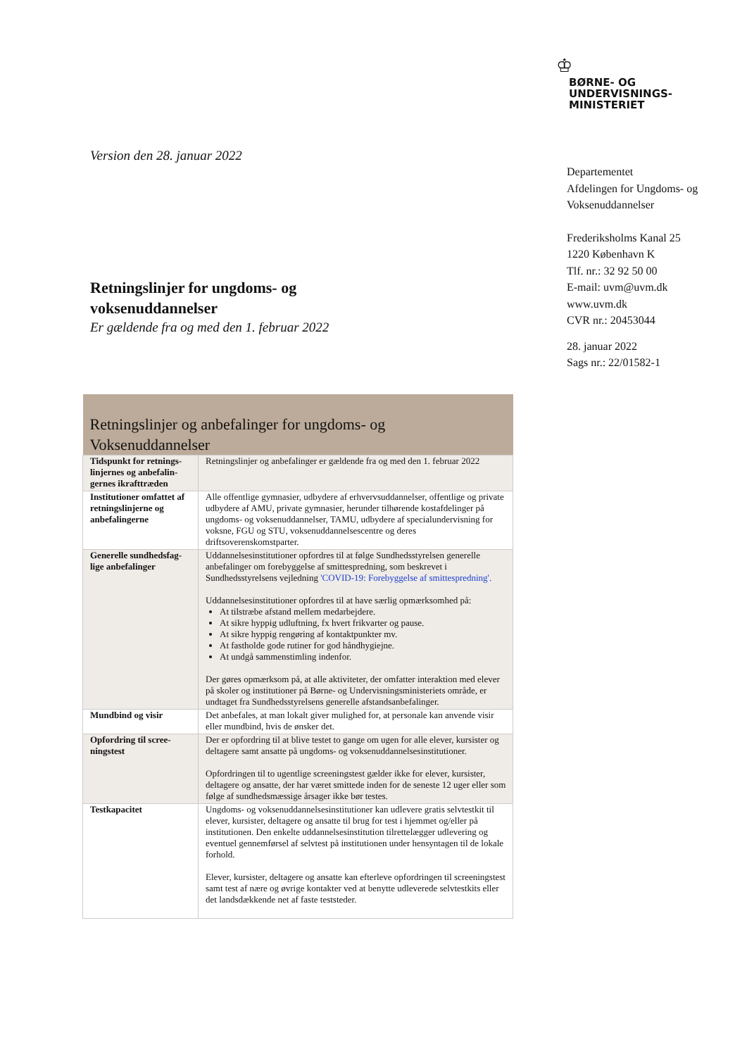♔
BØRNE- OG
UNDERVISNINGS-
MINISTERIET
Departementet
Afdelingen for Ungdoms- og
Voksenuddannelser
Frederiksholms Kanal 25
1220 København K
Tlf. nr.: 32 92 50 00
E-mail: uvm@uvm.dk
www.uvm.dk
CVR nr.: 20453044
28. januar 2022
Sags nr.: 22/01582-1
Version den 28. januar 2022
Retningslinjer for ungdoms- og
voksenuddannelser
Er gældende fra og med den 1. februar 2022
| Retningslinjer og anbefalinger for ungdoms- og Voksenuddannelser | |
| --- | --- |
| Tidspunkt for retnings-linjernes og anbefalin-gernes ikrafttræden | Retningslinjer og anbefalinger er gældende fra og med den 1. februar 2022 |
| Institutioner omfattet af retningslinjerne og anbefalingerne | Alle offentlige gymnasier, udbydere af erhvervsuddannelser, offentlige og private udbydere af AMU, private gymnasier, herunder tilhørende kostafdelinger på ungdoms- og voksenuddannelser, TAMU, udbydere af specialundervisning for voksne, FGU og STU, voksenuddannelsescentre og deres driftsoverenskomstparter. |
| Generelle sundhedsfag-lige anbefalinger | Uddannelsesinstitutioner opfordres til at følge Sundhedsstyrelsen generelle anbefalinger om forebyggelse af smittespredning, som beskrevet i Sundhedsstyrelsens vejledning 'COVID-19: Forebyggelse af smittespredning'. Uddannelsesinstitutioner opfordres til at have særlig opmærksomhed på: At tilstræbe afstand mellem medarbejdere. At sikre hyppig udluftning, fx hvert frikvarter og pause. At sikre hyppig rengøring af kontaktpunkter mv. At fastholde gode rutiner for god håndhygiejne. At undgå sammenstimling indenfor. Der gøres opmærksom på, at alle aktiviteter, der omfatter interaktion med elever på skoler og institutioner på Børne- og Undervisningsministeriets område, er undtaget fra Sundhedsstyrelsens generelle afstandsanbefalinger. |
| Mundbind og visir | Det anbefales, at man lokalt giver mulighed for, at personale kan anvende visir eller mundbind, hvis de ønsker det. |
| Opfordring til scree-ningstest | Der er opfordring til at blive testet to gange om ugen for alle elever, kursister og deltagere samt ansatte på ungdoms- og voksenuddannelsesinstitutioner. Opfordringen til to ugentlige screeningstest gælder ikke for elever, kursister, deltagere og ansatte, der har været smittede inden for de seneste 12 uger eller som følge af sundhedsmæssige årsager ikke bør testes. |
| Testkapacitet | Ungdoms- og voksenuddannelsesinstitutioner kan udlevere gratis selvtestkit til elever, kursister, deltagere og ansatte til brug for test i hjemmet og/eller på institutionen. Den enkelte uddannelsesinstitution tilrettelægger udlevering og eventuel gennemførsel af selvtest på institutionen under hensyntagen til de lokale forhold. Elever, kursister, deltagere og ansatte kan efterleve opfordringen til screeningstest samt test af nære og øvrige kontakter ved at benytte udleverede selvtestkits eller det landsdækkende net af faste teststeder. |